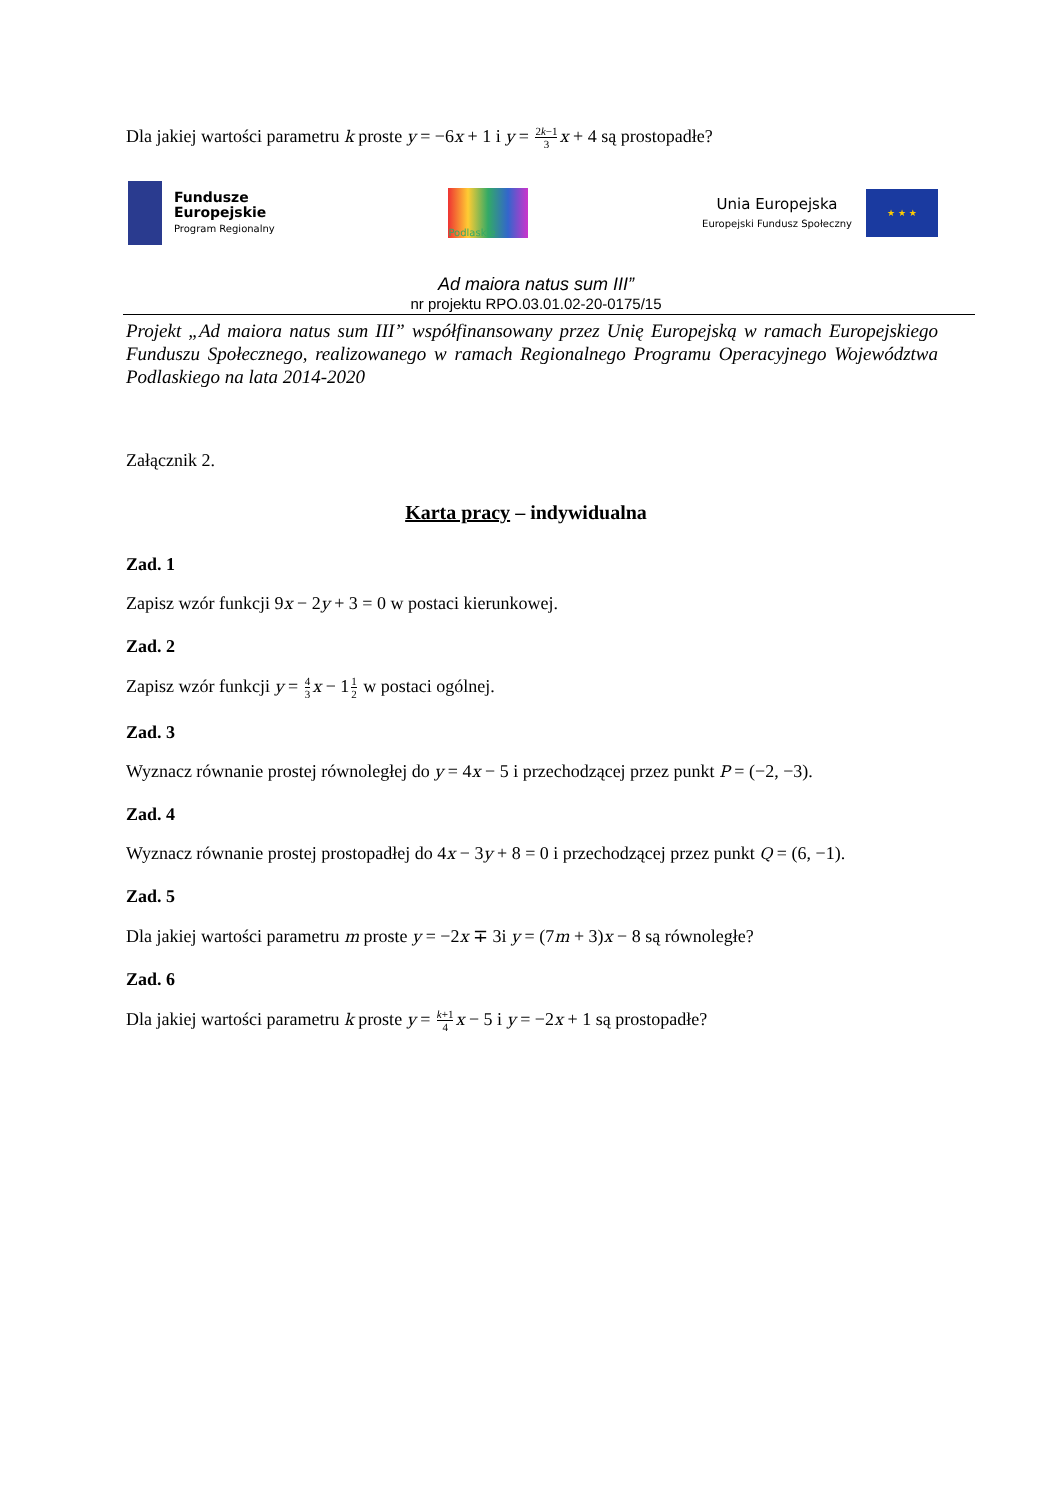Dla jakiej wartości parametru k proste y = −6x + 1 i y = 2k−1 3 x + 4 są prostopadłe?
Fundusze
Europejskie
Program Regionalny
Podlaskie
Unia Europejska
Europejski Fundusz Społeczny
★ ★ ★
Ad maiora natus sum III”
nr projektu RPO.03.01.02-20-0175/15
Projekt „Ad maiora natus sum III” współfinansowany przez Unię Europejską w ramach Europejskiego Funduszu Społecznego, realizowanego w ramach Regionalnego Programu Operacyjnego Województwa Podlaskiego na lata 2014-2020
Załącznik 2.
Karta pracy – indywidualna
Zad. 1
Zapisz wzór funkcji 9x − 2y + 3 = 0 w postaci kierunkowej.
Zad. 2
Zapisz wzór funkcji y = 4 3 x − 11 2 w postaci ogólnej.
Zad. 3
Wyznacz równanie prostej równoległej do y = 4x − 5 i przechodzącej przez punkt P = (−2, −3).
Zad. 4
Wyznacz równanie prostej prostopadłej do 4x − 3y + 8 = 0 i przechodzącej przez punkt Q = (6, −1).
Zad. 5
Dla jakiej wartości parametru m proste y = −2x ∓ 3i y = (7m + 3)x − 8 są równoległe?
Zad. 6
Dla jakiej wartości parametru k proste y = k+1 4 x − 5 i y = −2x + 1 są prostopadłe?